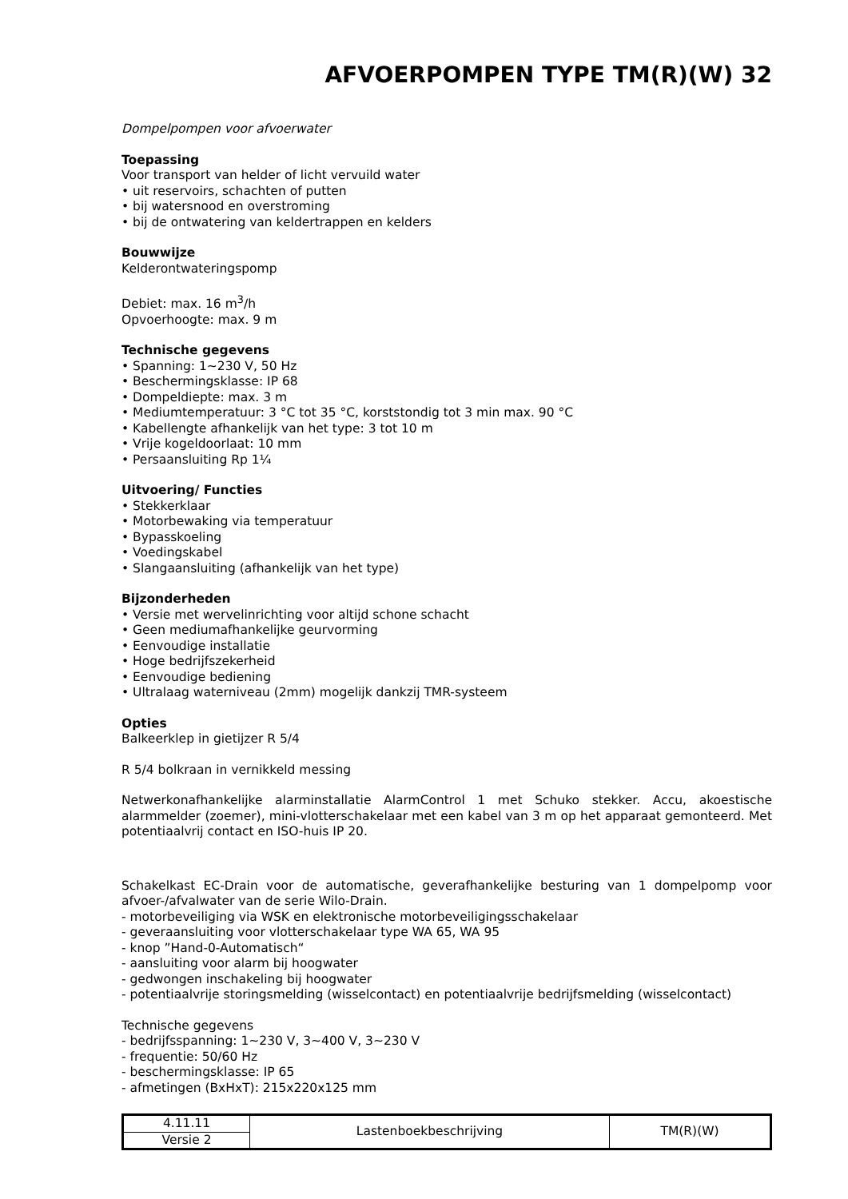AFVOERPOMPEN TYPE TM(R)(W) 32
Dompelpompen voor afvoerwater
Toepassing
Voor transport van helder of licht vervuild water
• uit reservoirs, schachten of putten
• bij watersnood en overstroming
• bij de ontwatering van keldertrappen en kelders
Bouwwijze
Kelderontwateringspomp
Debiet: max. 16 m<sup>3</sup>/h
Opvoerhoogte: max. 9 m
Technische gegevens
• Spanning: 1~230 V, 50 Hz
• Beschermingsklasse: IP 68
• Dompeldiepte: max. 3 m
• Mediumtemperatuur: 3 °C tot 35 °C, korststondig tot 3 min max. 90 °C
• Kabellengte afhankelijk van het type: 3 tot 10 m
• Vrije kogeldoorlaat: 10 mm
• Persaansluiting Rp 1¼
Uitvoering/ Functies
• Stekkerklaar
• Motorbewaking via temperatuur
• Bypasskoeling
• Voedingskabel
• Slangaansluiting (afhankelijk van het type)
Bijzonderheden
• Versie met wervelinrichting voor altijd schone schacht
• Geen mediumafhankelijke geurvorming
• Eenvoudige installatie
• Hoge bedrijfszekerheid
• Eenvoudige bediening
• Ultralaag waterniveau (2mm) mogelijk dankzij TMR-systeem
Opties
Balkeerklep in gietijzer R 5/4
R 5/4 bolkraan in vernikkeld messing
Netwerkonafhankelijke alarminstallatie AlarmControl 1 met Schuko stekker. Accu, akoestische alarmmelder (zoemer), mini-vlotterschakelaar met een kabel van 3 m op het apparaat gemonteerd. Met potentiaalvrij contact en ISO-huis IP 20.
Schakelkast EC-Drain voor de automatische, geverafhankelijke besturing van 1 dompelpomp voor afvoer-/afvalwater van de serie Wilo-Drain.
- motorbeveiliging via WSK en elektronische motorbeveiligingsschakelaar
- geveraansluiting voor vlotterschakelaar type WA 65, WA 95
- knop ”Hand-0-Automatisch“
- aansluiting voor alarm bij hoogwater
- gedwongen inschakeling bij hoogwater
- potentiaalvrije storingsmelding (wisselcontact) en potentiaalvrije bedrijfsmelding (wisselcontact)
Technische gegevens
- bedrijfsspanning: 1~230 V, 3~400 V, 3~230 V
- frequentie: 50/60 Hz
- beschermingsklasse: IP 65
- afmetingen (BxHxT): 215x220x125 mm
| 4.11.11 | Lastenboekbeschrijving | TM(R)(W) |
| Versie 2 | | |